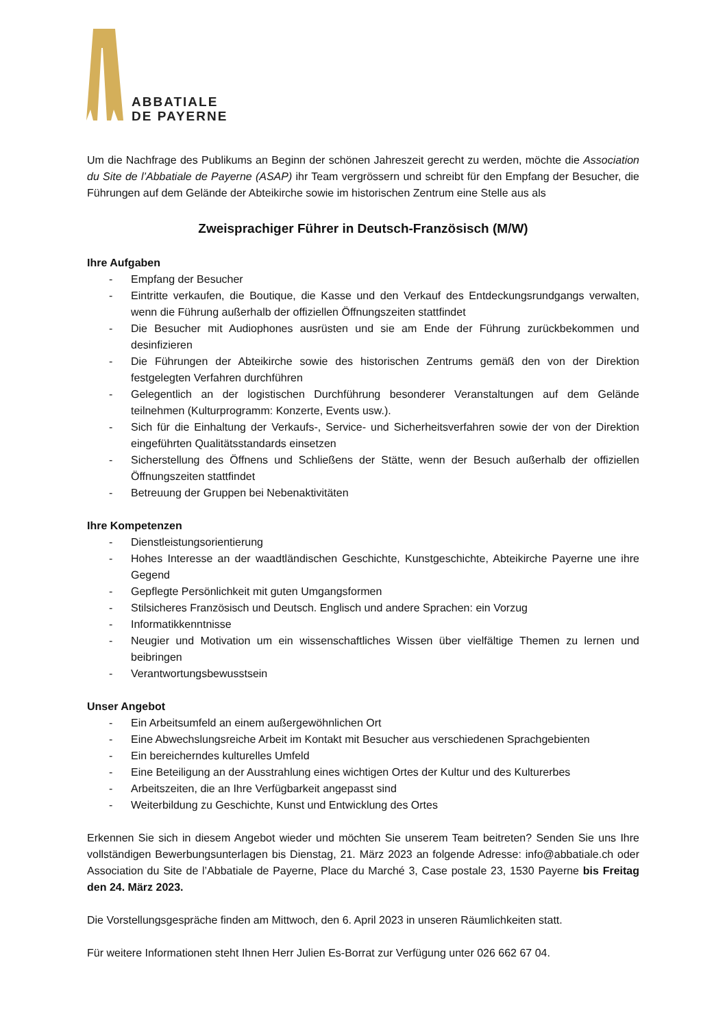ABBATIALE
DE PAYERNE
Um die Nachfrage des Publikums an Beginn der schönen Jahreszeit gerecht zu werden, möchte die Association du Site de l’Abbatiale de Payerne (ASAP) ihr Team vergrössern und schreibt für den Empfang der Besucher, die Führungen auf dem Gelände der Abteikirche sowie im historischen Zentrum eine Stelle aus als
Zweisprachiger Führer in Deutsch-Französisch (M/W)
Ihre Aufgaben
- Empfang der Besucher
- Eintritte verkaufen, die Boutique, die Kasse und den Verkauf des Entdeckungsrundgangs verwalten, wenn die Führung außerhalb der offiziellen Öffnungszeiten stattfindet
- Die Besucher mit Audiophones ausrüsten und sie am Ende der Führung zurückbekommen und desinfizieren
- Die Führungen der Abteikirche sowie des historischen Zentrums gemäß den von der Direktion festgelegten Verfahren durchführen
- Gelegentlich an der logistischen Durchführung besonderer Veranstaltungen auf dem Gelände teilnehmen (Kulturprogramm: Konzerte, Events usw.).
- Sich für die Einhaltung der Verkaufs-, Service- und Sicherheitsverfahren sowie der von der Direktion eingeführten Qualitätsstandards einsetzen
- Sicherstellung des Öffnens und Schließens der Stätte, wenn der Besuch außerhalb der offiziellen Öffnungszeiten stattfindet
- Betreuung der Gruppen bei Nebenaktivitäten
Ihre Kompetenzen
- Dienstleistungsorientierung
- Hohes Interesse an der waadtländischen Geschichte, Kunstgeschichte, Abteikirche Payerne une ihre Gegend
- Gepflegte Persönlichkeit mit guten Umgangsformen
- Stilsicheres Französisch und Deutsch. Englisch und andere Sprachen: ein Vorzug
- Informatikkenntnisse
- Neugier und Motivation um ein wissenschaftliches Wissen über vielfältige Themen zu lernen und beibringen
- Verantwortungsbewusstsein
Unser Angebot
- Ein Arbeitsumfeld an einem außergewöhnlichen Ort
- Eine Abwechslungsreiche Arbeit im Kontakt mit Besucher aus verschiedenen Sprachgebienten
- Ein bereicherndes kulturelles Umfeld
- Eine Beteiligung an der Ausstrahlung eines wichtigen Ortes der Kultur und des Kulturerbes
- Arbeitszeiten, die an Ihre Verfügbarkeit angepasst sind
- Weiterbildung zu Geschichte, Kunst und Entwicklung des Ortes
Erkennen Sie sich in diesem Angebot wieder und möchten Sie unserem Team beitreten? Senden Sie uns Ihre vollständigen Bewerbungsunterlagen bis Dienstag, 21. März 2023 an folgende Adresse: info@abbatiale.ch oder Association du Site de l’Abbatiale de Payerne, Place du Marché 3, Case postale 23, 1530 Payerne bis Freitag den 24. März 2023.
Die Vorstellungsgespräche finden am Mittwoch, den 6. April 2023 in unseren Räumlichkeiten statt.
Für weitere Informationen steht Ihnen Herr Julien Es-Borrat zur Verfügung unter 026 662 67 04.